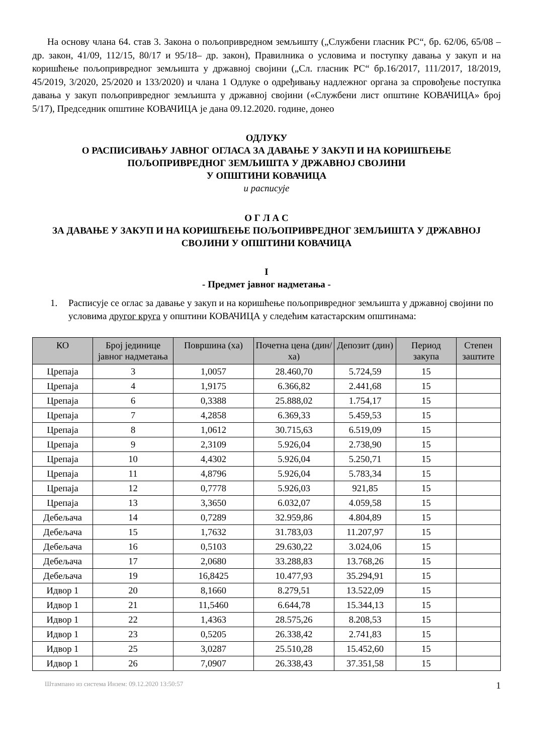На основу члана 64. став 3. Закона о пољопривредном земљишту („Службени гласник РС“, бр. 62/06, 65/08 – др. закон, 41/09, 112/15, 80/17 и 95/18– др. закон), Правилника о условима и поступку давања у закуп и на коришћење пољопривредног земљишта у државној својини („Сл. гласник РС“ бр.16/2017, 111/2017, 18/2019, 45/2019, 3/2020, 25/2020 и 133/2020) и члана 1 Одлуке о одређивању надлежног органа за спровођење поступка давања у закуп пољопривредног земљишта у државној својини («Службени лист општине КОВАЧИЦА» број 5/17), Председник општине КОВАЧИЦА је дана 09.12.2020. године, донео
ОДЛУКУ
О РАСПИСИВАЊУ ЈАВНОГ ОГЛАСА ЗА ДАВАЊЕ У ЗАКУП И НА КОРИШЋЕЊЕ
ПОЉОПРИВРЕДНОГ ЗЕМЉИШТА У ДРЖАВНОЈ СВОЈИНИ
У ОПШТИНИ КОВАЧИЦА
и расписује
О Г Л А С
ЗА ДАВАЊЕ У ЗАКУП И НА КОРИШЋЕЊЕ ПОЉОПРИВРЕДНОГ ЗЕМЉИШТА У ДРЖАВНОЈ
СВОЈИНИ У ОПШТИНИ КОВАЧИЦА
I
- Предмет јавног надметања -
1.
Расписује се оглас за давање у закуп и на коришћење пољопривредног земљишта у државној својини по условима другог круга у општини КОВАЧИЦА у следећим катастарским општинама:
| КО | Број јединице јавног надметања | Површина (ха) | Почетна цена (дин/ха) | Депозит (дин) | Период закупа | Степен заштите |
| --- | --- | --- | --- | --- | --- | --- |
| Црепаја | 3 | 1,0057 | 28.460,70 | 5.724,59 | 15 | |
| Црепаја | 4 | 1,9175 | 6.366,82 | 2.441,68 | 15 | |
| Црепаја | 6 | 0,3388 | 25.888,02 | 1.754,17 | 15 | |
| Црепаја | 7 | 4,2858 | 6.369,33 | 5.459,53 | 15 | |
| Црепаја | 8 | 1,0612 | 30.715,63 | 6.519,09 | 15 | |
| Црепаја | 9 | 2,3109 | 5.926,04 | 2.738,90 | 15 | |
| Црепаја | 10 | 4,4302 | 5.926,04 | 5.250,71 | 15 | |
| Црепаја | 11 | 4,8796 | 5.926,04 | 5.783,34 | 15 | |
| Црепаја | 12 | 0,7778 | 5.926,03 | 921,85 | 15 | |
| Црепаја | 13 | 3,3650 | 6.032,07 | 4.059,58 | 15 | |
| Дебељача | 14 | 0,7289 | 32.959,86 | 4.804,89 | 15 | |
| Дебељача | 15 | 1,7632 | 31.783,03 | 11.207,97 | 15 | |
| Дебељача | 16 | 0,5103 | 29.630,22 | 3.024,06 | 15 | |
| Дебељача | 17 | 2,0680 | 33.288,83 | 13.768,26 | 15 | |
| Дебељача | 19 | 16,8425 | 10.477,93 | 35.294,91 | 15 | |
| Идвор 1 | 20 | 8,1660 | 8.279,51 | 13.522,09 | 15 | |
| Идвор 1 | 21 | 11,5460 | 6.644,78 | 15.344,13 | 15 | |
| Идвор 1 | 22 | 1,4363 | 28.575,26 | 8.208,53 | 15 | |
| Идвор 1 | 23 | 0,5205 | 26.338,42 | 2.741,83 | 15 | |
| Идвор 1 | 25 | 3,0287 | 25.510,28 | 15.452,60 | 15 | |
| Идвор 1 | 26 | 7,0907 | 26.338,43 | 37.351,58 | 15 | |
Штампано из система Инзем: 09.12.2020 13:50:57 1